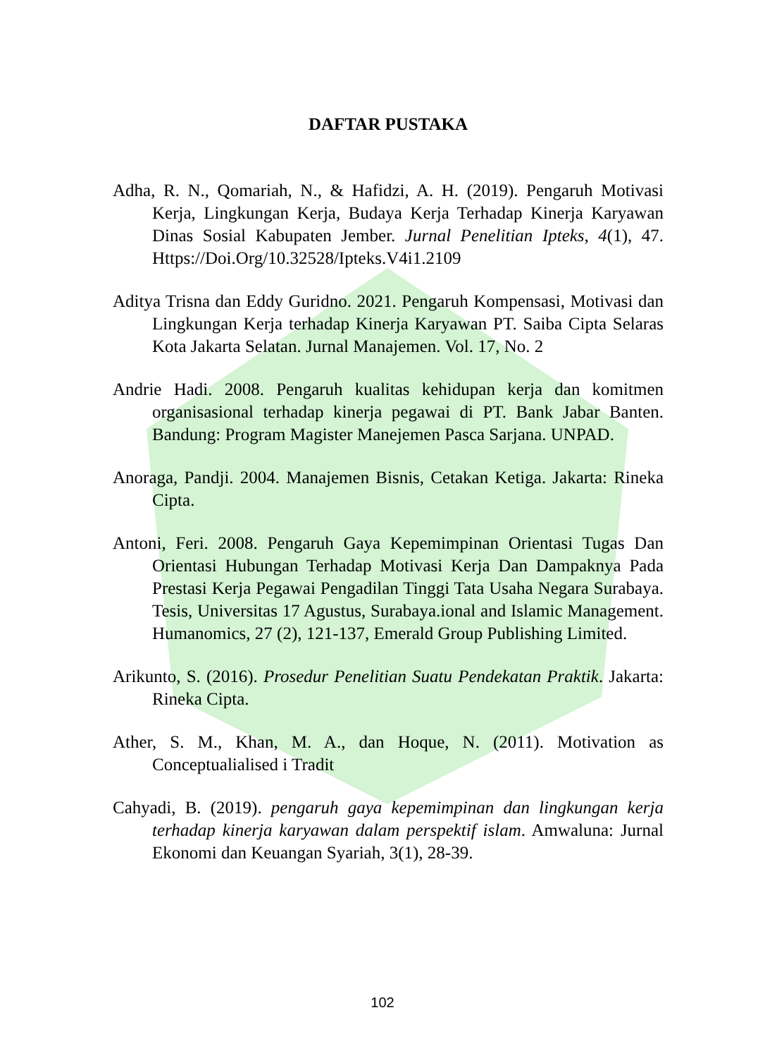DAFTAR PUSTAKA
Adha, R. N., Qomariah, N., & Hafidzi, A. H. (2019). Pengaruh Motivasi Kerja, Lingkungan Kerja, Budaya Kerja Terhadap Kinerja Karyawan Dinas Sosial Kabupaten Jember. Jurnal Penelitian Ipteks, 4(1), 47. Https://Doi.Org/10.32528/Ipteks.V4i1.2109
Aditya Trisna dan Eddy Guridno. 2021. Pengaruh Kompensasi, Motivasi dan Lingkungan Kerja terhadap Kinerja Karyawan PT. Saiba Cipta Selaras Kota Jakarta Selatan. Jurnal Manajemen. Vol. 17, No. 2
Andrie Hadi. 2008. Pengaruh kualitas kehidupan kerja dan komitmen organisasional terhadap kinerja pegawai di PT. Bank Jabar Banten. Bandung: Program Magister Manejemen Pasca Sarjana. UNPAD.
Anoraga, Pandji. 2004. Manajemen Bisnis, Cetakan Ketiga. Jakarta: Rineka Cipta.
Antoni, Feri. 2008. Pengaruh Gaya Kepemimpinan Orientasi Tugas Dan Orientasi Hubungan Terhadap Motivasi Kerja Dan Dampaknya Pada Prestasi Kerja Pegawai Pengadilan Tinggi Tata Usaha Negara Surabaya. Tesis, Universitas 17 Agustus, Surabaya.ional and Islamic Management. Humanomics, 27 (2), 121-137, Emerald Group Publishing Limited.
Arikunto, S. (2016). Prosedur Penelitian Suatu Pendekatan Praktik. Jakarta: Rineka Cipta.
Ather, S. M., Khan, M. A., dan Hoque, N. (2011). Motivation as Conceptualialised i Tradit
Cahyadi, B. (2019). pengaruh gaya kepemimpinan dan lingkungan kerja terhadap kinerja karyawan dalam perspektif islam. Amwaluna: Jurnal Ekonomi dan Keuangan Syariah, 3(1), 28-39.
102